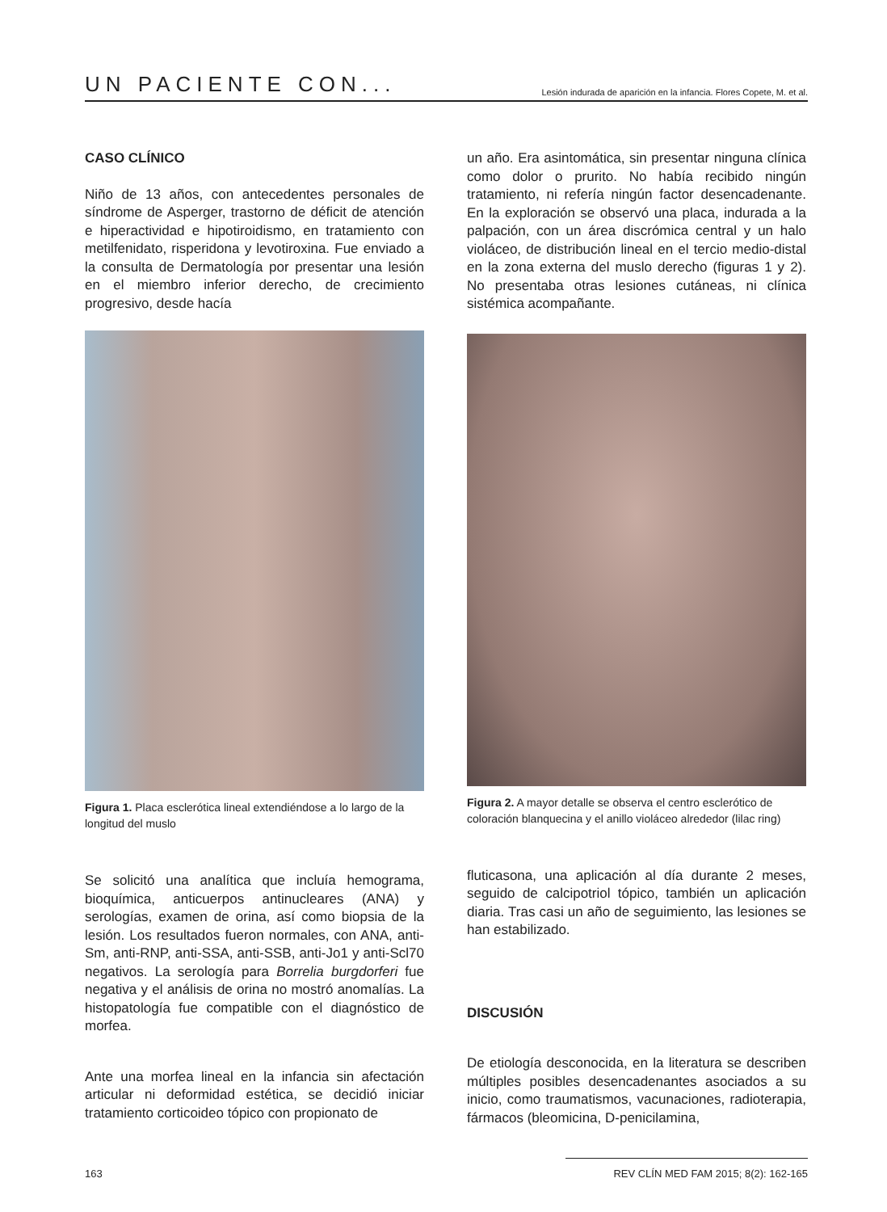UN PACIENTE CON... Lesión indurada de aparición en la infancia. Flores Copete, M. et al.
CASO CLÍNICO
Niño de 13 años, con antecedentes personales de síndrome de Asperger, trastorno de déficit de atención e hiperactividad e hipotiroidismo, en tratamiento con metilfenidato, risperidona y levotiroxina. Fue enviado a la consulta de Dermatología por presentar una lesión en el miembro inferior derecho, de crecimiento progresivo, desde hacía
Figura 1. Placa esclerótica lineal extendiéndose a lo largo de la longitud del muslo
Se solicitó una analítica que incluía hemograma, bioquímica, anticuerpos antinucleares (ANA) y serologías, examen de orina, así como biopsia de la lesión. Los resultados fueron normales, con ANA, anti-Sm, anti-RNP, anti-SSA, anti-SSB, anti-Jo1 y anti-Scl70 negativos. La serología para Borrelia burgdorferi fue negativa y el análisis de orina no mostró anomalías. La histopatología fue compatible con el diagnóstico de morfea.
Ante una morfea lineal en la infancia sin afectación articular ni deformidad estética, se decidió iniciar tratamiento corticoideo tópico con propionato de
un año. Era asintomática, sin presentar ninguna clínica como dolor o prurito. No había recibido ningún tratamiento, ni refería ningún factor desencadenante. En la exploración se observó una placa, indurada a la palpación, con un área discrómica central y un halo violáceo, de distribución lineal en el tercio medio-distal en la zona externa del muslo derecho (figuras 1 y 2). No presentaba otras lesiones cutáneas, ni clínica sistémica acompañante.
Figura 2. A mayor detalle se observa el centro esclerótico de coloración blanquecina y el anillo violáceo alrededor (lilac ring)
fluticasona, una aplicación al día durante 2 meses, seguido de calcipotriol tópico, también un aplicación diaria. Tras casi un año de seguimiento, las lesiones se han estabilizado.
DISCUSIÓN
De etiología desconocida, en la literatura se describen múltiples posibles desencadenantes asociados a su inicio, como traumatismos, vacunaciones, radioterapia, fármacos (bleomicina, D-penicilamina,
163 REV CLÍN MED FAM 2015; 8(2): 162-165